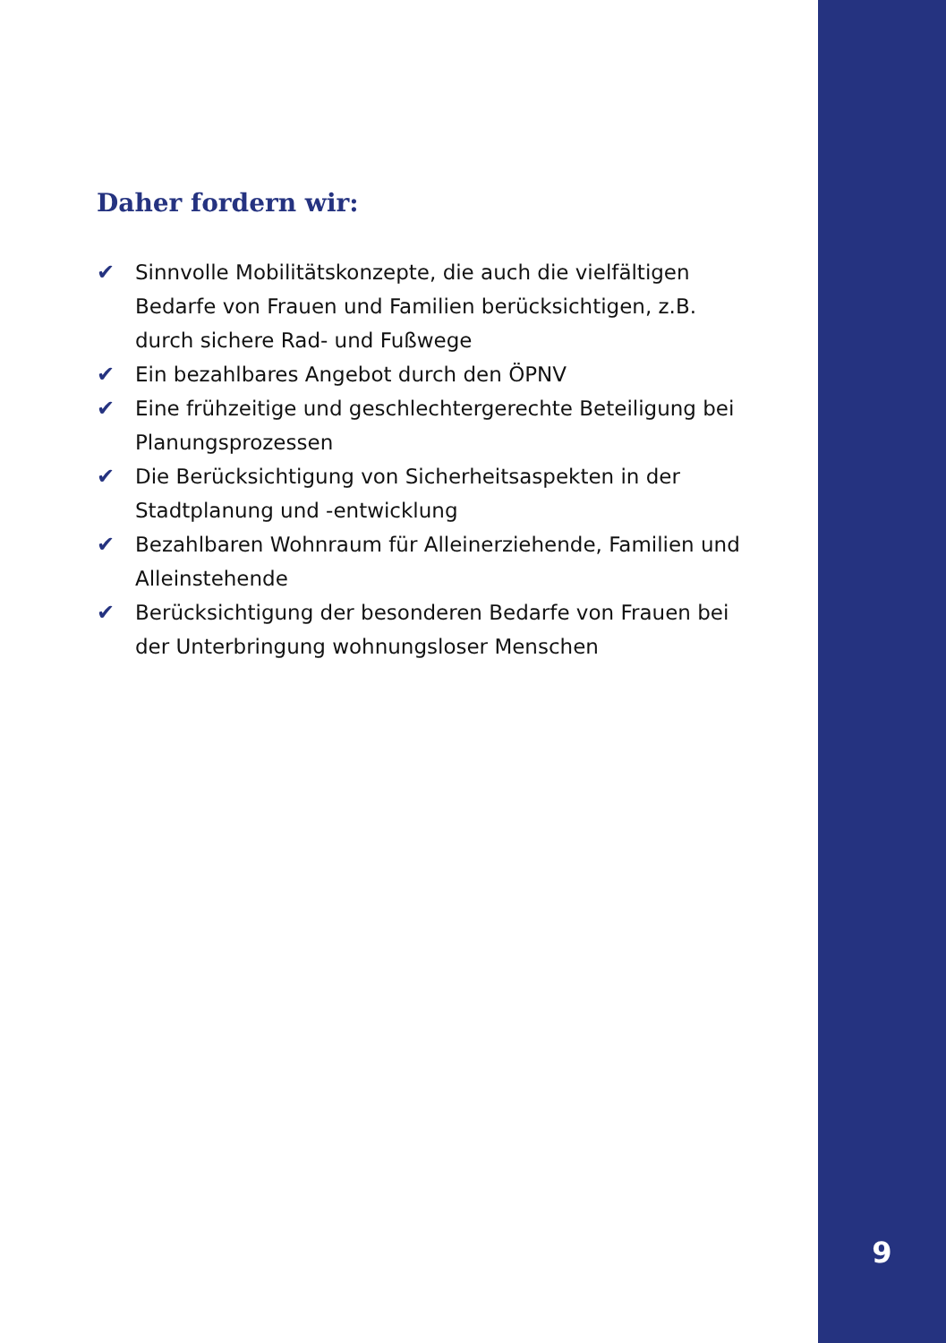Daher fordern wir:
✔ Sinnvolle Mobilitätskonzepte, die auch die vielfältigen Bedarfe von Frauen und Familien berücksichtigen, z.B. durch sichere Rad- und Fußwege
✔ Ein bezahlbares Angebot durch den ÖPNV
✔ Eine frühzeitige und geschlechtergerechte Beteiligung bei Planungsprozessen
✔ Die Berücksichtigung von Sicherheitsaspekten in der Stadtplanung und -entwicklung
✔ Bezahlbaren Wohnraum für Alleinerziehende, Familien und Alleinstehende
✔ Berücksichtigung der besonderen Bedarfe von Frauen bei der Unterbringung wohnungsloser Menschen
9